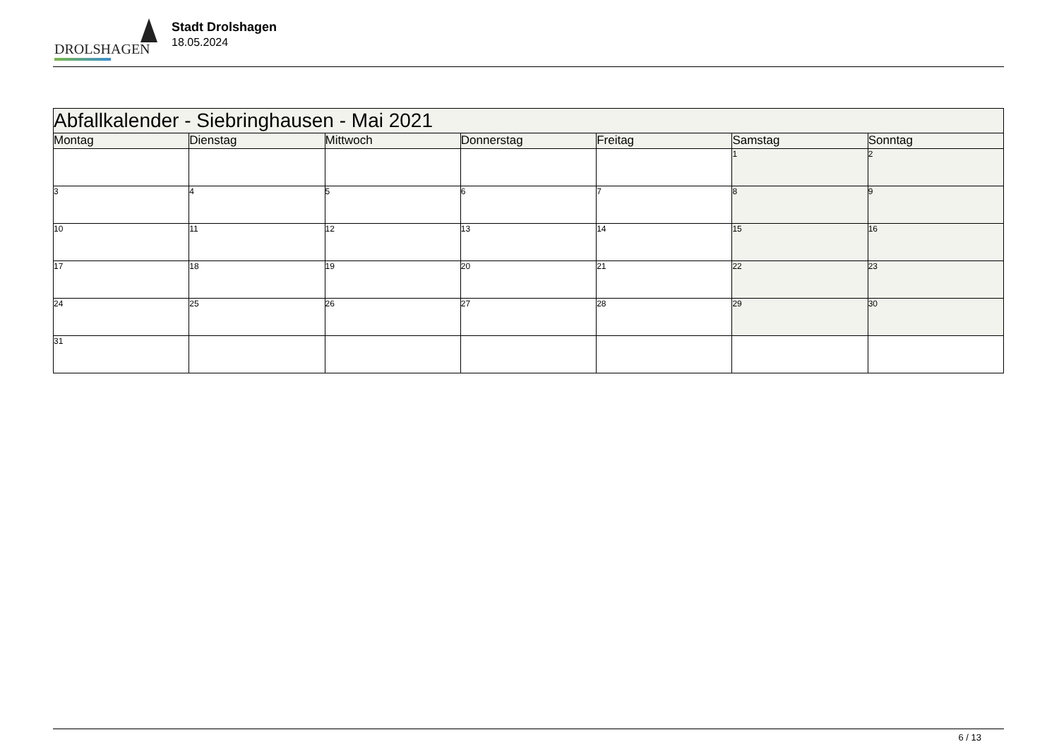DROLSHAGEN
Stadt Drolshagen
18.05.2024
| Abfallkalender - Siebringhausen - Mai 2021 | | | | | | |
| Montag | Dienstag | Mittwoch | Donnerstag | Freitag | Samstag | Sonntag |
| | | | | | 1 | 2 |
| 3 | 4 | 5 | 6 | 7 | 8 | 9 |
| 10 | 11 | 12 | 13 | 14 | 15 | 16 |
| 17 | 18 | 19 | 20 | 21 | 22 | 23 |
| 24 | 25 | 26 | 27 | 28 | 29 | 30 |
| 31 | | | | | | |
6 / 13